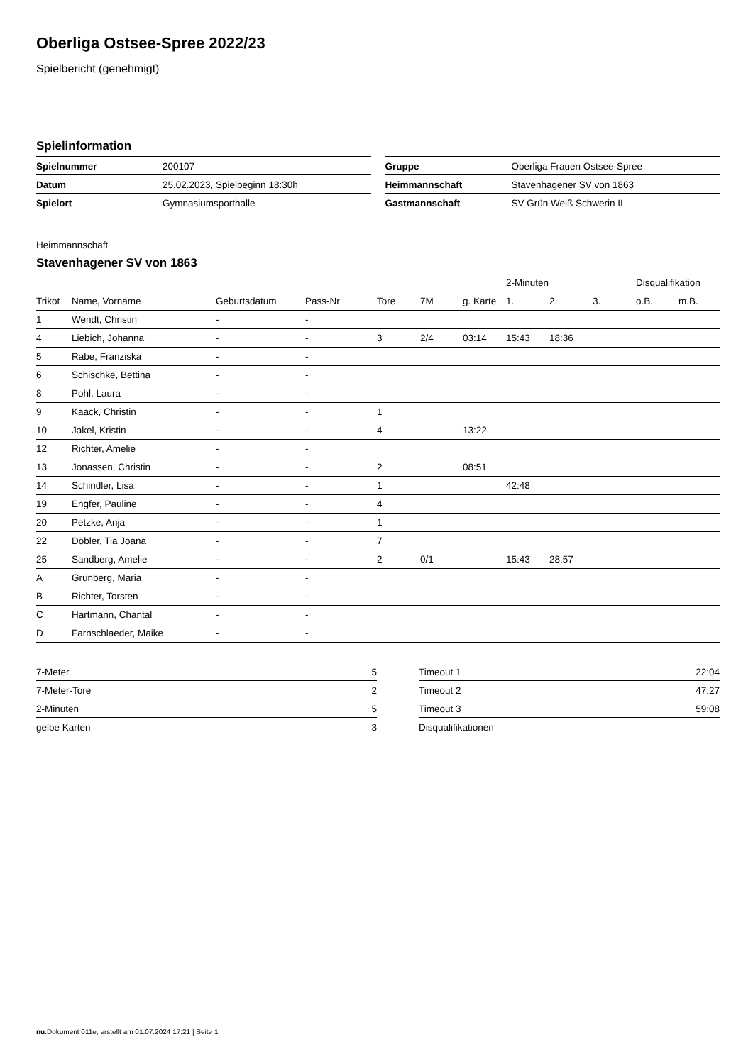Oberliga Ostsee-Spree 2022/23
Spielbericht (genehmigt)
Spielinformation
| Spielnummer | 200107 |
| Datum | 25.02.2023, Spielbeginn 18:30h |
| Spielort | Gymnasiumsporthalle |
| Gruppe | Oberliga Frauen Ostsee-Spree |
| Heimmannschaft | Stavenhagener SV von 1863 |
| Gastmannschaft | SV Grün Weiß Schwerin II |
Heimmannschaft
Stavenhagener SV von 1863
| | | | | | | | 2-Minuten | | | Disqualifikation | |
| --- | --- | --- | --- | --- | --- | --- | --- | --- | --- | --- | --- |
| Trikot | Name, Vorname | Geburtsdatum | Pass-Nr | Tore | 7M | g. Karte | 1. | 2. | 3. | o.B. | m.B. |
| 1 | Wendt, Christin | - | - | | | | | | | | |
| 4 | Liebich, Johanna | - | - | 3 | 2/4 | 03:14 | 15:43 | 18:36 | | | |
| 5 | Rabe, Franziska | - | - | | | | | | | | |
| 6 | Schischke, Bettina | - | - | | | | | | | | |
| 8 | Pohl, Laura | - | - | | | | | | | | |
| 9 | Kaack, Christin | - | - | 1 | | | | | | | |
| 10 | Jakel, Kristin | - | - | 4 | | 13:22 | | | | | |
| 12 | Richter, Amelie | - | - | | | | | | | | |
| 13 | Jonassen, Christin | - | - | 2 | | 08:51 | | | | | |
| 14 | Schindler, Lisa | - | - | 1 | | | 42:48 | | | | |
| 19 | Engfer, Pauline | - | - | 4 | | | | | | | |
| 20 | Petzke, Anja | - | - | 1 | | | | | | | |
| 22 | Döbler, Tia Joana | - | - | 7 | | | | | | | |
| 25 | Sandberg, Amelie | - | - | 2 | 0/1 | | 15:43 | 28:57 | | | |
| A | Grünberg, Maria | - | - | | | | | | | | |
| B | Richter, Torsten | - | - | | | | | | | | |
| C | Hartmann, Chantal | - | - | | | | | | | | |
| D | Farnschlaeder, Maike | - | - | | | | | | | | |
| 7-Meter | 5 |
| 7-Meter-Tore | 2 |
| 2-Minuten | 5 |
| gelbe Karten | 3 |
| Timeout 1 | 22:04 |
| Timeout 2 | 47:27 |
| Timeout 3 | 59:08 |
| Disqualifikationen | |
nu.Dokument 011e, erstellt am 01.07.2024 17:21 | Seite 1